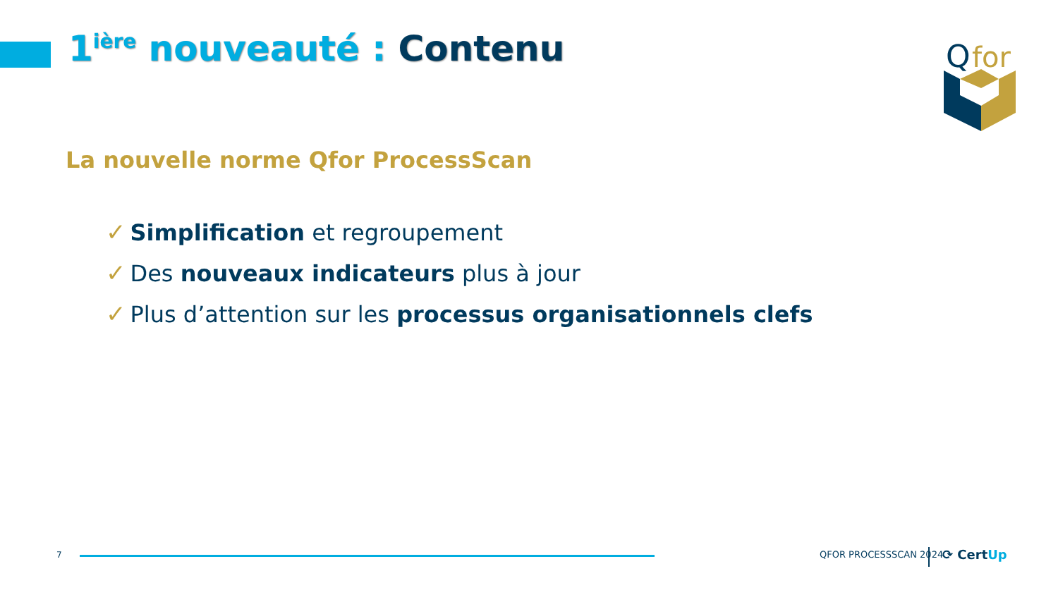1<sup>ière</sup> nouveauté : Contenu
Q
for
La nouvelle norme Qfor ProcessScan
✓ Simplification et regroupement
✓ Des nouveaux indicateurs plus à jour
✓ Plus d’attention sur les processus organisationnels clefs
7 QFOR PROCESSSCAN 2024 ⟳ CertUp